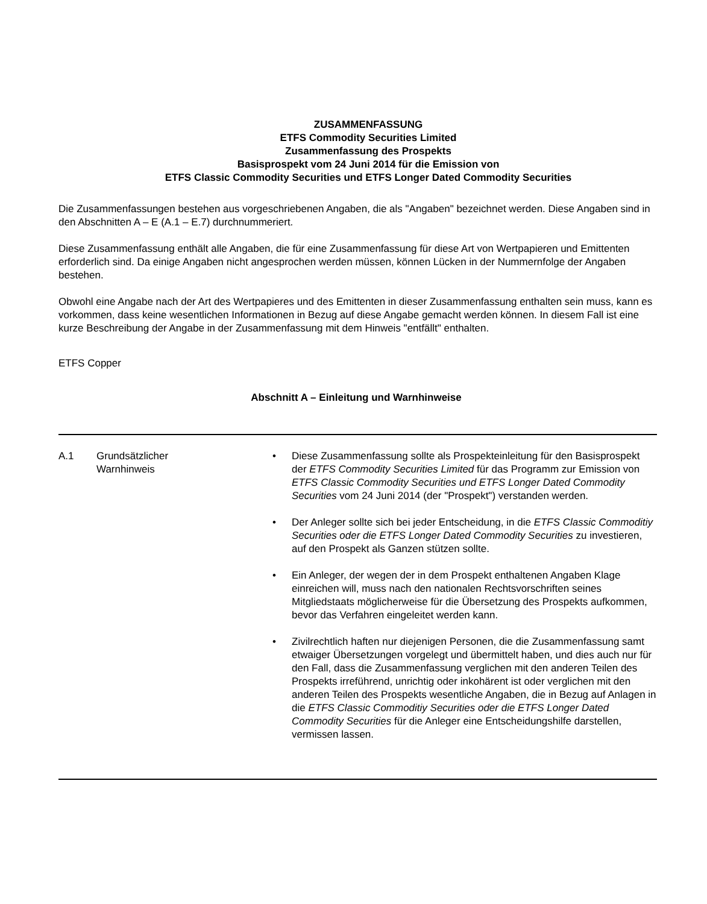ZUSAMMENFASSUNG
ETFS Commodity Securities Limited
Zusammenfassung des Prospekts
Basisprospekt vom 24 Juni 2014 für die Emission von
ETFS Classic Commodity Securities und ETFS Longer Dated Commodity Securities
Die Zusammenfassungen bestehen aus vorgeschriebenen Angaben, die als "Angaben" bezeichnet werden. Diese Angaben sind in den Abschnitten A – E (A.1 – E.7) durchnummeriert.
Diese Zusammenfassung enthält alle Angaben, die für eine Zusammenfassung für diese Art von Wertpapieren und Emittenten erforderlich sind. Da einige Angaben nicht angesprochen werden müssen, können Lücken in der Nummernfolge der Angaben bestehen.
Obwohl eine Angabe nach der Art des Wertpapieres und des Emittenten in dieser Zusammenfassung enthalten sein muss, kann es vorkommen, dass keine wesentlichen Informationen in Bezug auf diese Angabe gemacht werden können. In diesem Fall ist eine kurze Beschreibung der Angabe in der Zusammenfassung mit dem Hinweis "entfällt" enthalten.
ETFS Copper
Abschnitt A – Einleitung und Warnhinweise
| A.1 | Grundsätzlicher Warnhinweis | • Diese Zusammenfassung sollte als Prospekteinleitung für den Basisprospekt der ETFS Commodity Securities Limited für das Programm zur Emission von ETFS Classic Commodity Securities und ETFS Longer Dated Commodity Securities vom 24 Juni 2014 (der "Prospekt") verstanden werden. • Der Anleger sollte sich bei jeder Entscheidung, in die ETFS Classic Commoditiy Securities oder die ETFS Longer Dated Commodity Securities zu investieren, auf den Prospekt als Ganzen stützen sollte. • Ein Anleger, der wegen der in dem Prospekt enthaltenen Angaben Klage einreichen will, muss nach den nationalen Rechtsvorschriften seines Mitgliedstaats möglicherweise für die Übersetzung des Prospekts aufkommen, bevor das Verfahren eingeleitet werden kann. • Zivilrechtlich haften nur diejenigen Personen, die die Zusammenfassung samt etwaiger Übersetzungen vorgelegt und übermittelt haben, und dies auch nur für den Fall, dass die Zusammenfassung verglichen mit den anderen Teilen des Prospekts irreführend, unrichtig oder inkohärent ist oder verglichen mit den anderen Teilen des Prospekts wesentliche Angaben, die in Bezug auf Anlagen in die ETFS Classic Commoditiy Securities oder die ETFS Longer Dated Commodity Securities für die Anleger eine Entscheidungshilfe darstellen, vermissen lassen. |